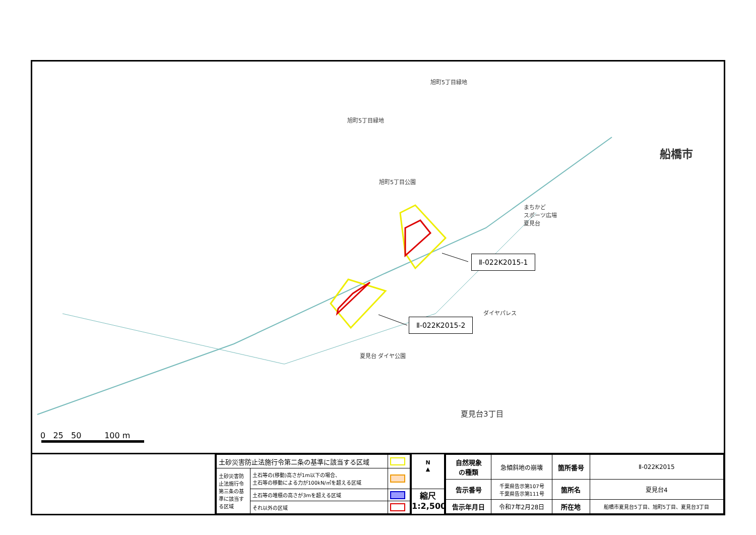旭町5丁目緑地
旭町5丁目緑地
旭町5丁目公園
まちかど
スポーツ広場
夏見台
ダイヤパレス
夏見台 ダイヤ公園
夏見台3丁目
船橋市
Ⅱ-022K2015-1
Ⅱ-022K2015-2
0 25 50 100 m
| 土砂災害防止法施行令第二条の基準に該当する区域 | | |
| 土砂災害防止法施行令第三条の基準に該当する区域 | 土石等の(移動)高さが1m以下の場合、 土石等の移動による力が100kN/㎡を超える区域 | |
| | 土石等の堆積の高さが3mを超える区域 | |
| | それ以外の区域 | |
N
▲
縮尺
1:2,500
| 自然現象 の種類 | 急傾斜地の崩壊 | 箇所番号 | Ⅱ-022K2015 |
| 告示番号 | 千葉県告示第107号 千葉県告示第111号 | 箇所名 | 夏見台4 |
| 告示年月日 | 令和7年2月28日 | 所在地 | 船橋市夏見台5丁目、旭町5丁目、夏見台3丁目 |